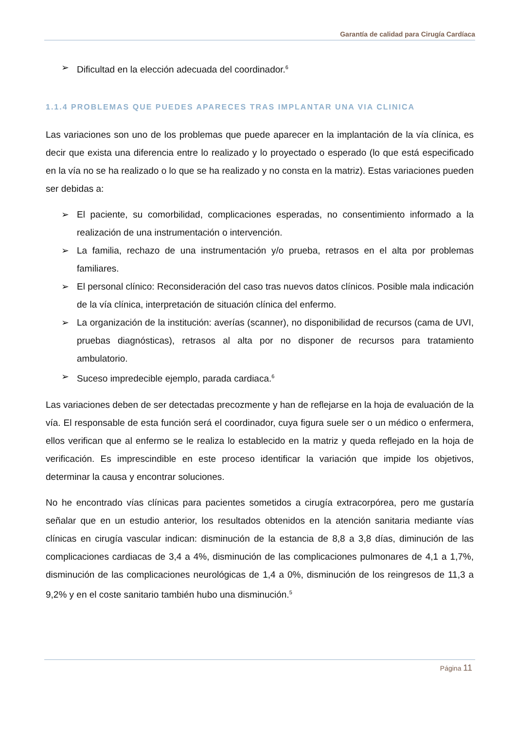Garantía de calidad para Cirugía Cardíaca
➢ Dificultad en la elección adecuada del coordinador.<sup>6</sup>
1.1.4 PROBLEMAS QUE PUEDES APARECES TRAS IMPLANTAR UNA VIA CLINICA
Las variaciones son uno de los problemas que puede aparecer en la implantación de la vía clínica, es decir que exista una diferencia entre lo realizado y lo proyectado o esperado (lo que está especificado en la vía no se ha realizado o lo que se ha realizado y no consta en la matriz). Estas variaciones pueden ser debidas a:
➢ El paciente, su comorbilidad, complicaciones esperadas, no consentimiento informado a la realización de una instrumentación o intervención.
➢ La familia, rechazo de una instrumentación y/o prueba, retrasos en el alta por problemas familiares.
➢ El personal clínico: Reconsideración del caso tras nuevos datos clínicos. Posible mala indicación de la vía clínica, interpretación de situación clínica del enfermo.
➢ La organización de la institución: averías (scanner), no disponibilidad de recursos (cama de UVI, pruebas diagnósticas), retrasos al alta por no disponer de recursos para tratamiento ambulatorio.
➢ Suceso impredecible ejemplo, parada cardiaca.<sup>6</sup>
Las variaciones deben de ser detectadas precozmente y han de reflejarse en la hoja de evaluación de la vía. El responsable de esta función será el coordinador, cuya figura suele ser o un médico o enfermera, ellos verifican que al enfermo se le realiza lo establecido en la matriz y queda reflejado en la hoja de verificación. Es imprescindible en este proceso identificar la variación que impide los objetivos, determinar la causa y encontrar soluciones.
No he encontrado vías clínicas para pacientes sometidos a cirugía extracorpórea, pero me gustaría señalar que en un estudio anterior, los resultados obtenidos en la atención sanitaria mediante vías clínicas en cirugía vascular indican: disminución de la estancia de 8,8 a 3,8 días, diminución de las complicaciones cardiacas de 3,4 a 4%, disminución de las complicaciones pulmonares de 4,1 a 1,7%, disminución de las complicaciones neurológicas de 1,4 a 0%, disminución de los reingresos de 11,3 a 9,2% y en el coste sanitario también hubo una disminución.<sup>5</sup>
Página 11